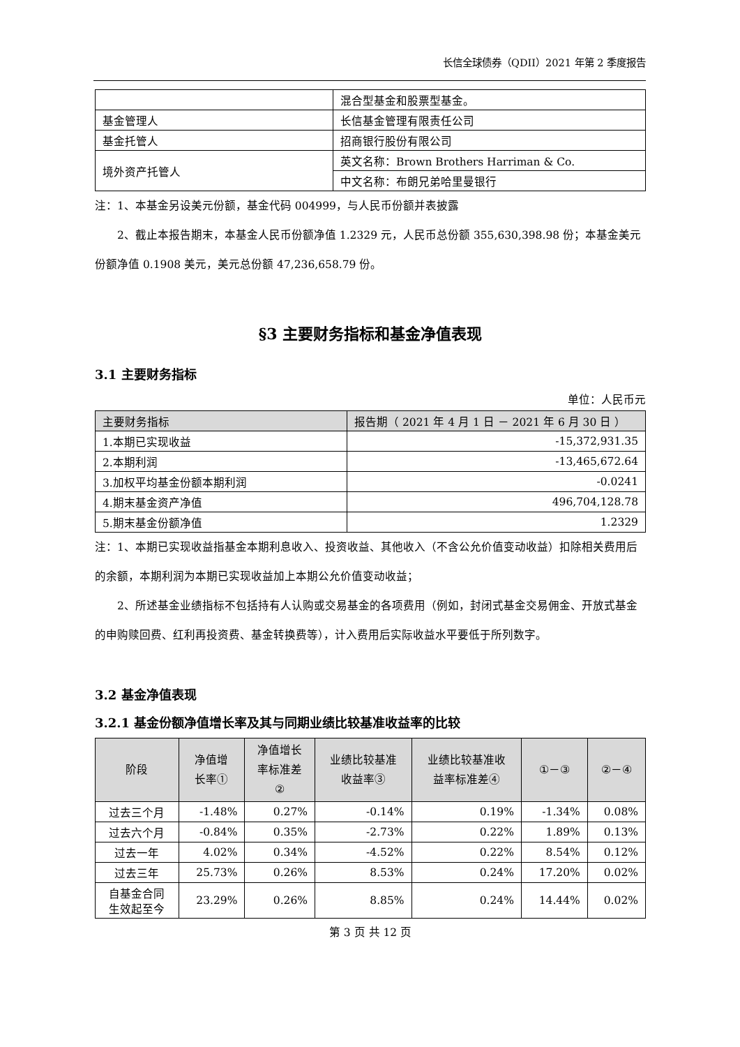长信全球债券（QDII）2021 年第 2 季度报告
| | 混合型基金和股票型基金。 |
| 基金管理人 | 长信基金管理有限责任公司 |
| 基金托管人 | 招商银行股份有限公司 |
| 境外资产托管人 | 英文名称：Brown Brothers Harriman & Co. |
| | 中文名称：布朗兄弟哈里曼银行 |
注：1、本基金另设美元份额，基金代码 004999，与人民币份额并表披露
　　2、截止本报告期末，本基金人民币份额净值 1.2329 元，人民币总份额 355,630,398.98 份；本基金美元份额净值 0.1908 美元，美元总份额 47,236,658.79 份。
§3 主要财务指标和基金净值表现
3.1 主要财务指标
单位：人民币元
| 主要财务指标 | 报告期（ 2021 年 4 月 1 日 － 2021 年 6 月 30 日 ） |
| --- | --- |
| 1.本期已实现收益 | -15,372,931.35 |
| 2.本期利润 | -13,465,672.64 |
| 3.加权平均基金份额本期利润 | -0.0241 |
| 4.期末基金资产净值 | 496,704,128.78 |
| 5.期末基金份额净值 | 1.2329 |
注：1、本期已实现收益指基金本期利息收入、投资收益、其他收入（不含公允价值变动收益）扣除相关费用后的余额，本期利润为本期已实现收益加上本期公允价值变动收益；
　　2、所述基金业绩指标不包括持有人认购或交易基金的各项费用（例如，封闭式基金交易佣金、开放式基金的申购赎回费、红利再投资费、基金转换费等），计入费用后实际收益水平要低于所列数字。
3.2 基金净值表现
3.2.1 基金份额净值增长率及其与同期业绩比较基准收益率的比较
| 阶段 | 净值增 长率① | 净值增长 率标准差 ② | 业绩比较基准 收益率③ | 业绩比较基准收 益率标准差④ | ①－③ | ②－④ |
| --- | --- | --- | --- | --- | --- | --- |
| 过去三个月 | -1.48% | 0.27% | -0.14% | 0.19% | -1.34% | 0.08% |
| 过去六个月 | -0.84% | 0.35% | -2.73% | 0.22% | 1.89% | 0.13% |
| 过去一年 | 4.02% | 0.34% | -4.52% | 0.22% | 8.54% | 0.12% |
| 过去三年 | 25.73% | 0.26% | 8.53% | 0.24% | 17.20% | 0.02% |
| 自基金合同 生效起至今 | 23.29% | 0.26% | 8.85% | 0.24% | 14.44% | 0.02% |
第 3 页 共 12 页